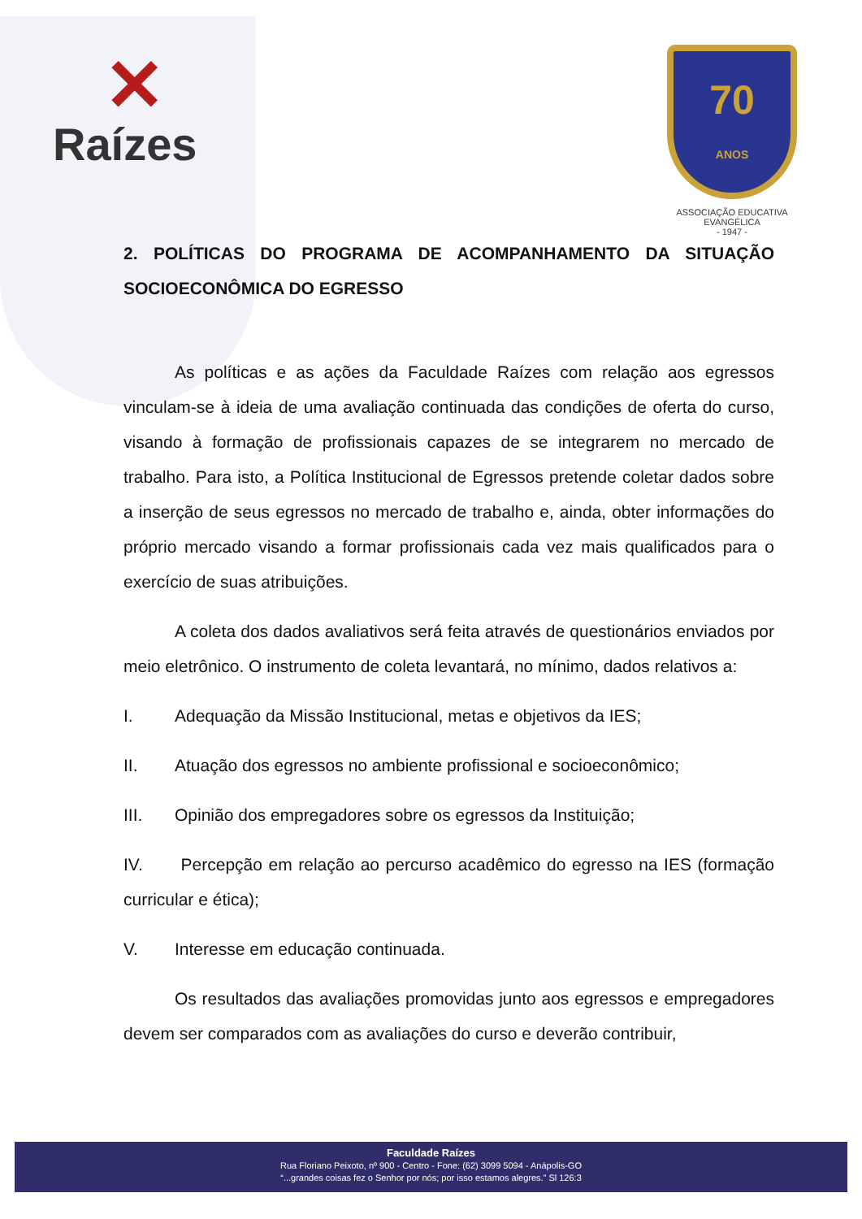✕
Raízes
70
ANOS
ASSOCIAÇÃO EDUCATIVA EVANGÉLICA
- 1947 -
2. POLÍTICAS DO PROGRAMA DE ACOMPANHAMENTO DA SITUAÇÃO SOCIOECONÔMICA DO EGRESSO
As políticas e as ações da Faculdade Raízes com relação aos egressos vinculam-se à ideia de uma avaliação continuada das condições de oferta do curso, visando à formação de profissionais capazes de se integrarem no mercado de trabalho. Para isto, a Política Institucional de Egressos pretende coletar dados sobre a inserção de seus egressos no mercado de trabalho e, ainda, obter informações do próprio mercado visando a formar profissionais cada vez mais qualificados para o exercício de suas atribuições.
A coleta dos dados avaliativos será feita através de questionários enviados por meio eletrônico. O instrumento de coleta levantará, no mínimo, dados relativos a:
I. Adequação da Missão Institucional, metas e objetivos da IES;
II. Atuação dos egressos no ambiente profissional e socioeconômico;
III. Opinião dos empregadores sobre os egressos da Instituição;
IV. Percepção em relação ao percurso acadêmico do egresso na IES (formação curricular e ética);
V. Interesse em educação continuada.
Os resultados das avaliações promovidas junto aos egressos e empregadores devem ser comparados com as avaliações do curso e deverão contribuir,
Faculdade Raízes
Rua Floriano Peixoto, nº 900 - Centro - Fone: (62) 3099 5094 - Anápolis-GO
“...grandes coisas fez o Senhor por nós; por isso estamos alegres.” Sl 126:3